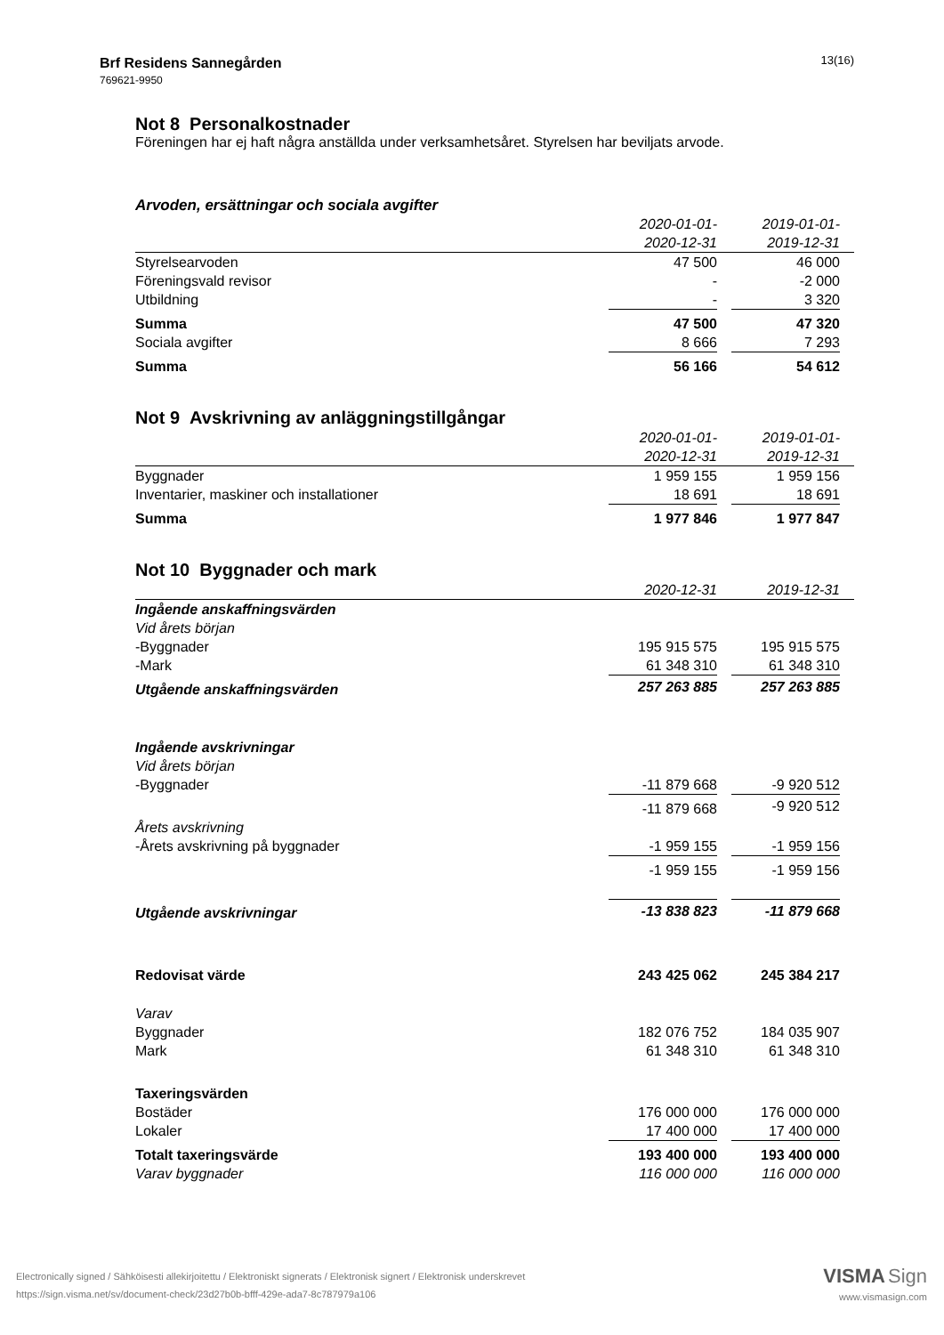13(16) Brf Residens Sannegården
769621-9950
Not 8 Personalkostnader
Föreningen har ej haft några anställda under verksamhetsåret. Styrelsen har beviljats arvode.
Arvoden, ersättningar och sociala avgifter
| | 2020-01-01- | | 2019-01-01- | |
| | 2020-12-31 | | 2019-12-31 | |
| Styrelsearvoden | 47 500 | | 46 000 | |
| Föreningsvald revisor | - | | -2 000 | |
| Utbildning | - | | 3 320 | |
| Summa | 47 500 | | 47 320 | |
| Sociala avgifter | 8 666 | | 7 293 | |
| Summa | 56 166 | | 54 612 | |
Not 9 Avskrivning av anläggningstillgångar
| | 2020-01-01- | | 2019-01-01- | |
| | 2020-12-31 | | 2019-12-31 | |
| Byggnader | 1 959 155 | | 1 959 156 | |
| Inventarier, maskiner och installationer | 18 691 | | 18 691 | |
| Summa | 1 977 846 | | 1 977 847 | |
Not 10 Byggnader och mark
| | 2020-12-31 | | 2019-12-31 | |
| Ingående anskaffningsvärden | | | | |
| Vid årets början | | | | |
| -Byggnader | 195 915 575 | | 195 915 575 | |
| -Mark | 61 348 310 | | 61 348 310 | |
| Utgående anskaffningsvärden | 257 263 885 | | 257 263 885 | |
| Ingående avskrivningar | | | | |
| Vid årets början | | | | |
| -Byggnader | -11 879 668 | | -9 920 512 | |
| | -11 879 668 | | -9 920 512 | |
| Årets avskrivning | | | | |
| -Årets avskrivning på byggnader | -1 959 155 | | -1 959 156 | |
| | -1 959 155 | | -1 959 156 | |
| Utgående avskrivningar | -13 838 823 | | -11 879 668 | |
| Redovisat värde | 243 425 062 | | 245 384 217 | |
| Varav | | | | |
| Byggnader | 182 076 752 | | 184 035 907 | |
| Mark | 61 348 310 | | 61 348 310 | |
| Taxeringsvärden | | | | |
| Bostäder | 176 000 000 | | 176 000 000 | |
| Lokaler | 17 400 000 | | 17 400 000 | |
| Totalt taxeringsvärde | 193 400 000 | | 193 400 000 | |
| Varav byggnader | 116 000 000 | | 116 000 000 | |
VISMA Sign
www.vismasign.com
Electronically signed / Sähköisesti allekirjoitettu / Elektroniskt signerats / Elektronisk signert / Elektronisk underskrevet
https://sign.visma.net/sv/document-check/23d27b0b-bfff-429e-ada7-8c787979a106